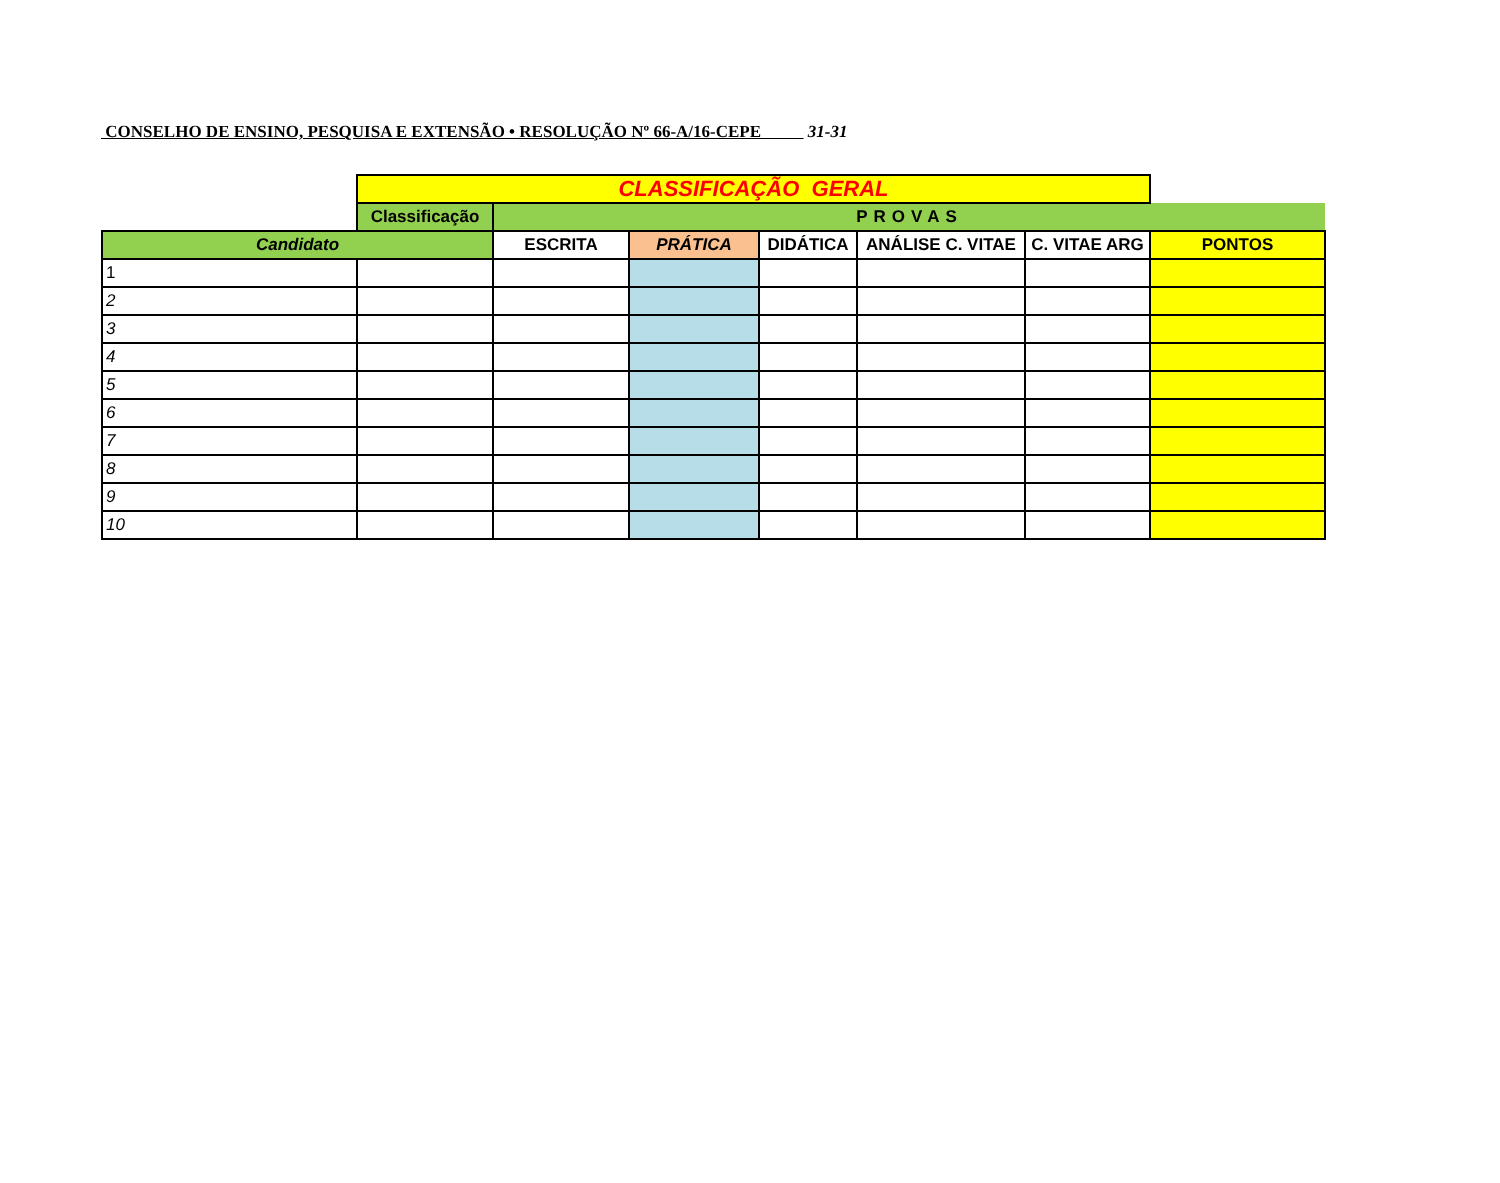CONSELHO DE ENSINO, PESQUISA E EXTENSÃO • RESOLUÇÃO Nº 66-A/16-CEPE 31-31
| | CLASSIFICAÇÃO GERAL | | | | | | |
| | Classificação | PROVAS | | | | | |
| Candidato | | ESCRITA | PRÁTICA | DIDÁTICA | ANÁLISE C. VITAE | C. VITAE ARG | PONTOS |
| 1 | | | | | | | |
| 2 | | | | | | | |
| 3 | | | | | | | |
| 4 | | | | | | | |
| 5 | | | | | | | |
| 6 | | | | | | | |
| 7 | | | | | | | |
| 8 | | | | | | | |
| 9 | | | | | | | |
| 10 | | | | | | | |